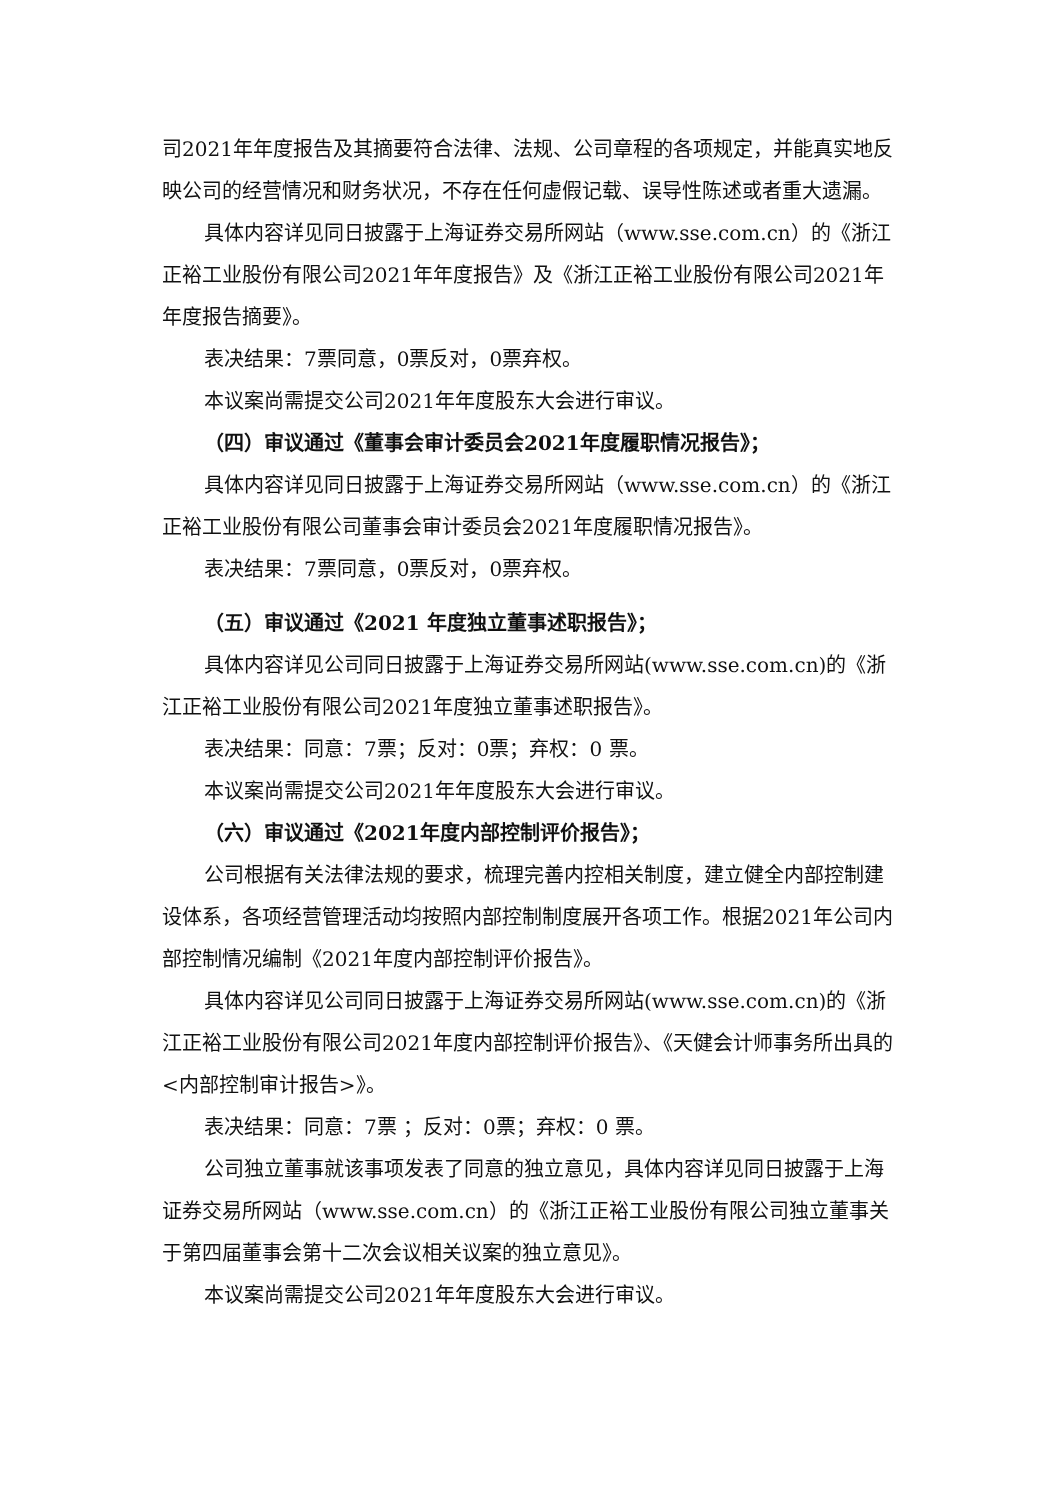司2021年年度报告及其摘要符合法律、法规、公司章程的各项规定，并能真实地反映公司的经营情况和财务状况，不存在任何虚假记载、误导性陈述或者重大遗漏。
具体内容详见同日披露于上海证券交易所网站（www.sse.com.cn）的《浙江正裕工业股份有限公司2021年年度报告》及《浙江正裕工业股份有限公司2021年年度报告摘要》。
表决结果：7票同意，0票反对，0票弃权。
本议案尚需提交公司2021年年度股东大会进行审议。
（四）审议通过《董事会审计委员会2021年度履职情况报告》；
具体内容详见同日披露于上海证券交易所网站（www.sse.com.cn）的《浙江正裕工业股份有限公司董事会审计委员会2021年度履职情况报告》。
表决结果：7票同意，0票反对，0票弃权。
（五）审议通过《2021 年度独立董事述职报告》；
具体内容详见公司同日披露于上海证券交易所网站(www.sse.com.cn)的《浙江正裕工业股份有限公司2021年度独立董事述职报告》。
表决结果：同意：7票；反对：0票；弃权：0 票。
本议案尚需提交公司2021年年度股东大会进行审议。
（六）审议通过《2021年度内部控制评价报告》；
公司根据有关法律法规的要求，梳理完善内控相关制度，建立健全内部控制建设体系，各项经营管理活动均按照内部控制制度展开各项工作。根据2021年公司内部控制情况编制《2021年度内部控制评价报告》。
具体内容详见公司同日披露于上海证券交易所网站(www.sse.com.cn)的《浙江正裕工业股份有限公司2021年度内部控制评价报告》、《天健会计师事务所出具的<内部控制审计报告>》。
表决结果：同意：7票 ；反对：0票；弃权：0 票。
公司独立董事就该事项发表了同意的独立意见，具体内容详见同日披露于上海证券交易所网站（www.sse.com.cn）的《浙江正裕工业股份有限公司独立董事关于第四届董事会第十二次会议相关议案的独立意见》。
本议案尚需提交公司2021年年度股东大会进行审议。